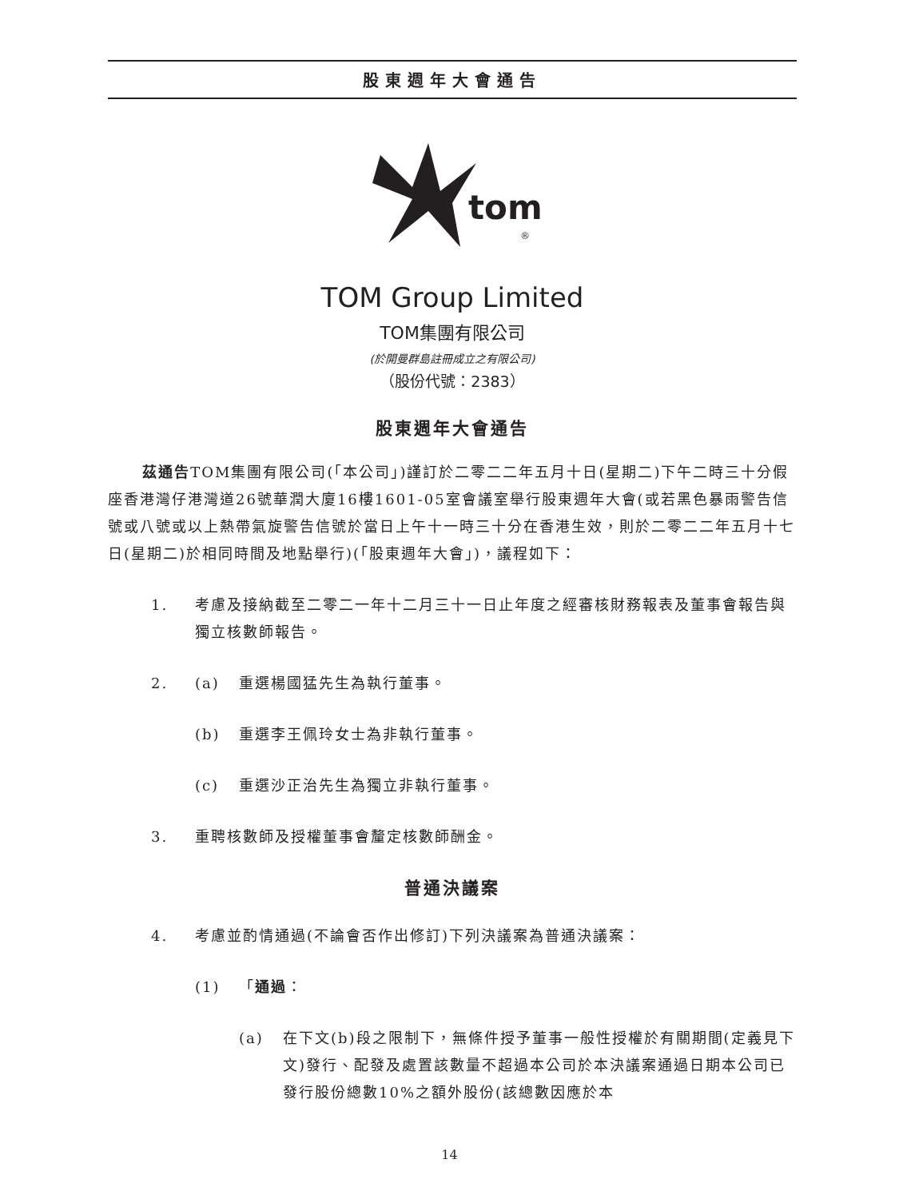股東週年大會通告
tom
®
TOM Group Limited
TOM集團有限公司
(於開曼群島註冊成立之有限公司)
（股份代號：2383）
股東週年大會通告
茲通告TOM集團有限公司(「本公司」)謹訂於二零二二年五月十日(星期二)下午二時三十分假座香港灣仔港灣道26號華潤大廈16樓1601-05室會議室舉行股東週年大會(或若黑色暴雨警告信號或八號或以上熱帶氣旋警告信號於當日上午十一時三十分在香港生效，則於二零二二年五月十七日(星期二)於相同時間及地點舉行)(「股東週年大會」)，議程如下：
1. 考慮及接納截至二零二一年十二月三十一日止年度之經審核財務報表及董事會報告與獨立核數師報告。
2. (a) 重選楊國猛先生為執行董事。
(b) 重選李王佩玲女士為非執行董事。
(c) 重選沙正治先生為獨立非執行董事。
3. 重聘核數師及授權董事會釐定核數師酬金。
普通決議案
4. 考慮並酌情通過(不論會否作出修訂)下列決議案為普通決議案：
(1) 「通過：
(a) 在下文(b)段之限制下，無條件授予董事一般性授權於有關期間(定義見下文)發行、配發及處置該數量不超過本公司於本決議案通過日期本公司已發行股份總數10%之額外股份(該總數因應於本
14